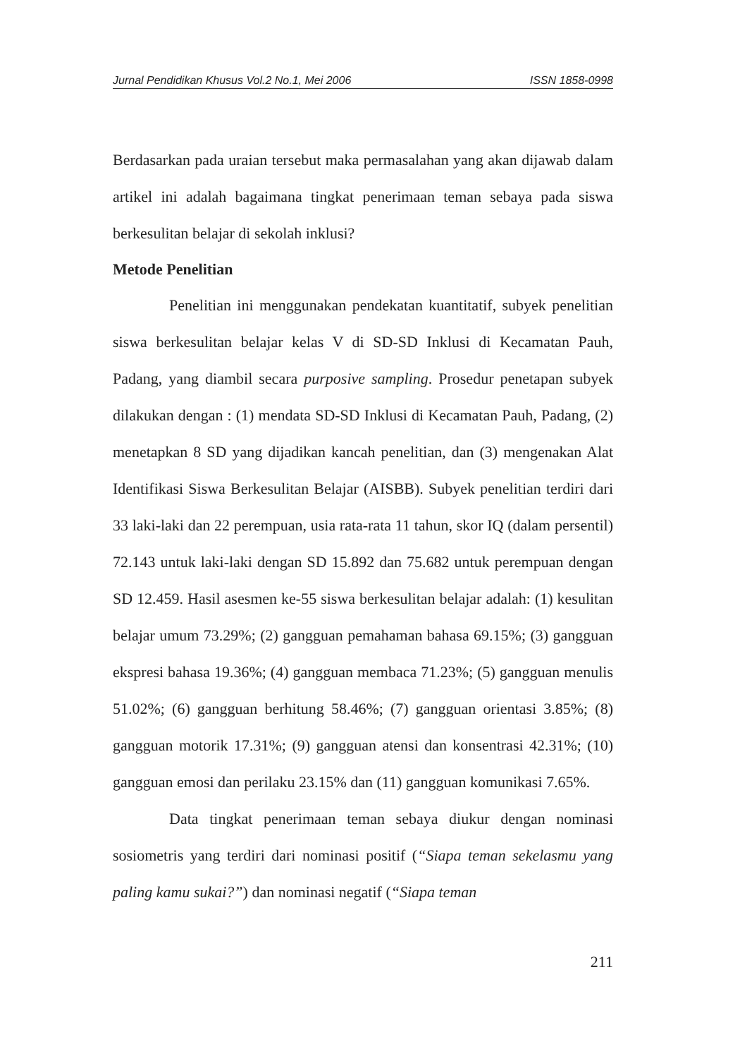Jurnal Pendidikan Khusus Vol.2 No.1, Mei 2006 ISSN 1858-0998
Berdasarkan pada uraian tersebut maka permasalahan yang akan dijawab dalam artikel ini adalah bagaimana tingkat penerimaan teman sebaya pada siswa berkesulitan belajar di sekolah inklusi?
Metode Penelitian
Penelitian ini menggunakan pendekatan kuantitatif, subyek penelitian siswa berkesulitan belajar kelas V di SD-SD Inklusi di Kecamatan Pauh, Padang, yang diambil secara purposive sampling. Prosedur penetapan subyek dilakukan dengan : (1) mendata SD-SD Inklusi di Kecamatan Pauh, Padang, (2) menetapkan 8 SD yang dijadikan kancah penelitian, dan (3) mengenakan Alat Identifikasi Siswa Berkesulitan Belajar (AISBB). Subyek penelitian terdiri dari 33 laki-laki dan 22 perempuan, usia rata-rata 11 tahun, skor IQ (dalam persentil) 72.143 untuk laki-laki dengan SD 15.892 dan 75.682 untuk perempuan dengan SD 12.459. Hasil asesmen ke-55 siswa berkesulitan belajar adalah: (1) kesulitan belajar umum 73.29%; (2) gangguan pemahaman bahasa 69.15%; (3) gangguan ekspresi bahasa 19.36%; (4) gangguan membaca 71.23%; (5) gangguan menulis 51.02%; (6) gangguan berhitung 58.46%; (7) gangguan orientasi 3.85%; (8) gangguan motorik 17.31%; (9) gangguan atensi dan konsentrasi 42.31%; (10) gangguan emosi dan perilaku 23.15% dan (11) gangguan komunikasi 7.65%.
Data tingkat penerimaan teman sebaya diukur dengan nominasi sosiometris yang terdiri dari nominasi positif (“Siapa teman sekelasmu yang paling kamu sukai?”) dan nominasi negatif (“Siapa teman
211